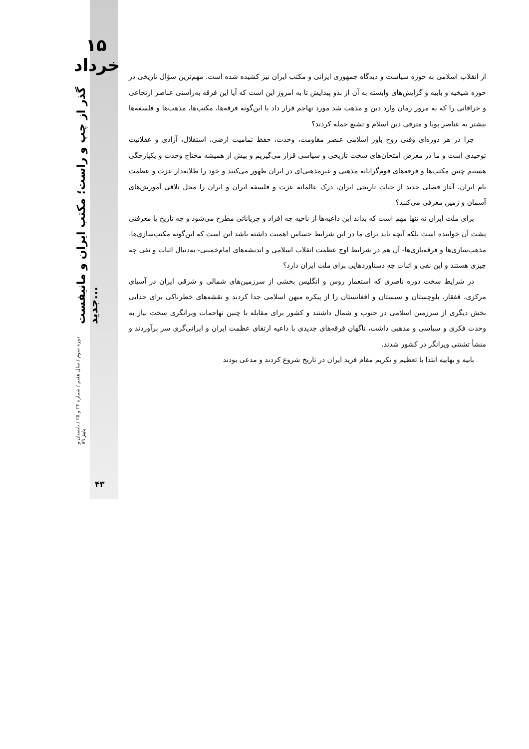۱۵ خرداد
دوره سوم / سال هفتم / شماره ۲۴ و ۲۵ / تابستان و پاییز ۸۹ گذر از چپ و راست؛ مکتب ایران و مانیفست جدید...
۴۳
از انقلاب اسلامی به حوزه سیاست و دیدگاه جمهوری ایرانی و مکتب ایران نیز کشیده شده است. مهم‌ترین سؤال تاریخی در حوزه شیخیه و بابیه و گرایش‌های وابسته به آن از بدو پیدایش تا به امروز این است که آیا این فرقه به‌راستی عناصر ارتجاعی و خرافاتی را که به مرور زمان وارد دین و مذهب شد مورد تهاجم قرار داد یا این‌گونه فرقه‌ها، مکتب‌ها، مذهب‌ها و فلسفه‌ها بیشتر به عناصر پویا و مترقی دین اسلام و تشیع حمله کردند؟
چرا در هر دوره‌ای وقتی روح باور اسلامی عنصر مقاومت، وحدت، حفظ تمامیت ارضی، استقلال، آزادی و عقلانیت توحیدی است و ما در معرض امتحان‌های سخت تاریخی و سیاسی قرار می‌گیریم و بیش از همیشه محتاج وحدت و یکپارچگی هستیم چنین مکتب‌ها و فرقه‌های قوم‌گرایانه مذهبی و غیرمذهبی‌ای در ایران ظهور می‌کنند و خود را طلایه‌دار عزت و عظمت نام ایران، آغاز فصلی جدید از حیات تاریخی ایران، درک عالمانه عزت و فلسفه ایران و ایران را محل تلاقی آموزش‌های آسمان و زمین معرفی می‌کنند؟
برای ملت ایران نه تنها مهم است که بداند این داعیه‌ها از ناحیه چه افراد و جریاناتی مطرح می‌شود و چه تاریخ یا معرفتی پشت آن خوابیده است بلکه آنچه باید برای ما در این شرایط حساس اهمیت داشته باشد این است که این‌گونه مکتب‌سازی‌ها، مذهب‌سازی‌ها و فرقه‌بازی‌ها- آن هم در شرایط اوج عظمت انقلاب اسلامی و اندیشه‌های امام‌خمینی- به‌دنبال اثبات و نفی چه چیزی هستند و این نفی و اثبات چه دستاوردهایی برای ملت ایران دارد؟
در شرایط سخت دوره ناصری که استعمار روس و انگلیس بخشی از سرزمین‌های شمالی و شرقی ایران در آسیای مرکزی، قفقاز، بلوچستان و سیستان و افغانستان را از پیکره میهن اسلامی جدا کردند و نقشه‌های خطرناکی برای جدایی بخش دیگری از سرزمین اسلامی در جنوب و شمال داشتند و کشور برای مقابله با چنین تهاجمات ویرانگری سخت نیاز به وحدت فکری و سیاسی و مذهبی داشت، ناگهان فرقه‌های جدیدی با داعیه ارتقای عظمت ایران و ایرانی‌گری سر برآوردند و منشأ تشتتی ویرانگر در کشور شدند.
بابیه و بهاییه ابتدا با تعظیم و تکریم مقام فرید ایران در تاریخ شروع کردند و مدعی بودند